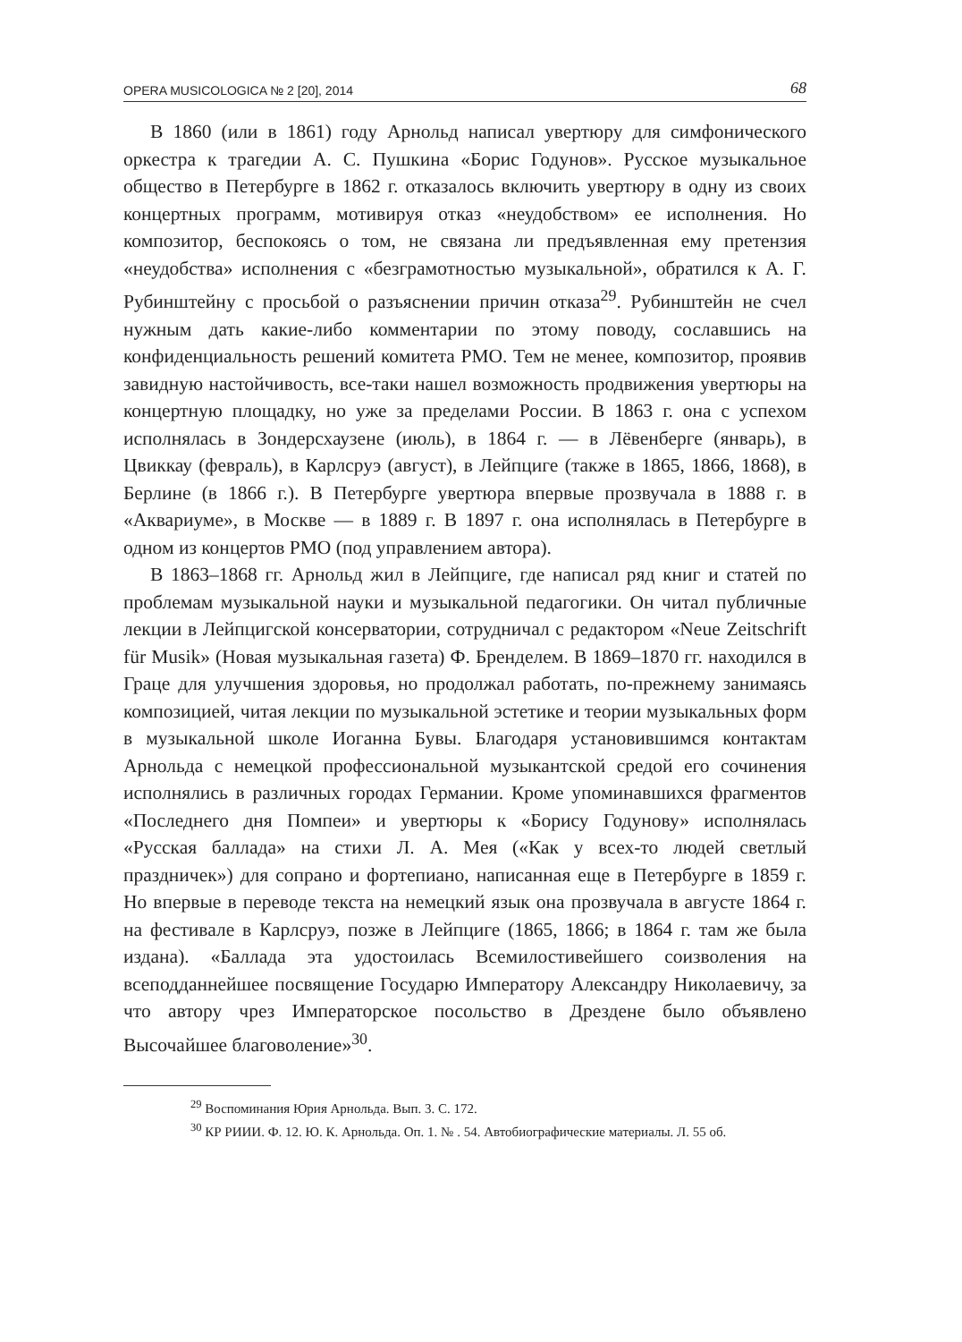OPERA MUSICOLOGICA № 2 [20], 2014 68
В 1860 (или в 1861) году Арнольд написал увертюру для симфонического оркестра к трагедии А. С. Пушкина «Борис Годунов». Русское музыкальное общество в Петербурге в 1862 г. отказалось включить увертюру в одну из своих концертных программ, мотивируя отказ «неудобством» ее исполнения. Но композитор, беспокоясь о том, не связана ли предъявленная ему претензия «неудобства» исполнения с «безграмотностью музыкальной», обратился к А. Г. Рубинштейну с просьбой о разъяснении причин отказа<sup>29</sup>. Рубинштейн не счел нужным дать какие-либо комментарии по этому поводу, сославшись на конфиденциальность решений комитета РМО. Тем не менее, композитор, проявив завидную настойчивость, все-таки нашел возможность продвижения увертюры на концертную площадку, но уже за пределами России. В 1863 г. она с успехом исполнялась в Зондерсхаузене (июль), в 1864 г. — в Лёвенберге (январь), в Цвиккау (февраль), в Карлсруэ (август), в Лейпциге (также в 1865, 1866, 1868), в Берлине (в 1866 г.). В Петербурге увертюра впервые прозвучала в 1888 г. в «Аквариуме», в Москве — в 1889 г. В 1897 г. она исполнялась в Петербурге в одном из концертов РМО (под управлением автора).
В 1863–1868 гг. Арнольд жил в Лейпциге, где написал ряд книг и статей по проблемам музыкальной науки и музыкальной педагогики. Он читал публичные лекции в Лейпцигской консерватории, сотрудничал с редактором «Neue Zeitschrift für Musik» (Новая музыкальная газета) Ф. Бренделем. В 1869–1870 гг. находился в Граце для улучшения здоровья, но продолжал работать, по-прежнему занимаясь композицией, читая лекции по музыкальной эстетике и теории музыкальных форм в музыкальной школе Иоганна Бувы. Благодаря установившимся контактам Арнольда с немецкой профессиональной музыкантской средой его сочинения исполнялись в различных городах Германии. Кроме упоминавшихся фрагментов «Последнего дня Помпеи» и увертюры к «Борису Годунову» исполнялась «Русская баллада» на стихи Л. А. Мея («Как у всех-то людей светлый праздничек») для сопрано и фортепиано, написанная еще в Петербурге в 1859 г. Но впервые в переводе текста на немецкий язык она прозвучала в августе 1864 г. на фестивале в Карлсруэ, позже в Лейпциге (1865, 1866; в 1864 г. там же была издана). «Баллада эта удостоилась Всемилостивейшего соизволения на всеподданнейшее посвящение Государю Императору Александру Николаевичу, за что автору чрез Императорское посольство в Дрездене было объявлено Высочайшее благоволение»<sup>30</sup>.
<sup>29</sup> Воспоминания Юрия Арнольда. Вып. 3. С. 172.
<sup>30</sup> КР РИИИ. Ф. 12. Ю. К. Арнольда. Оп. 1. № . 54. Автобиографические материалы. Л. 55 об.